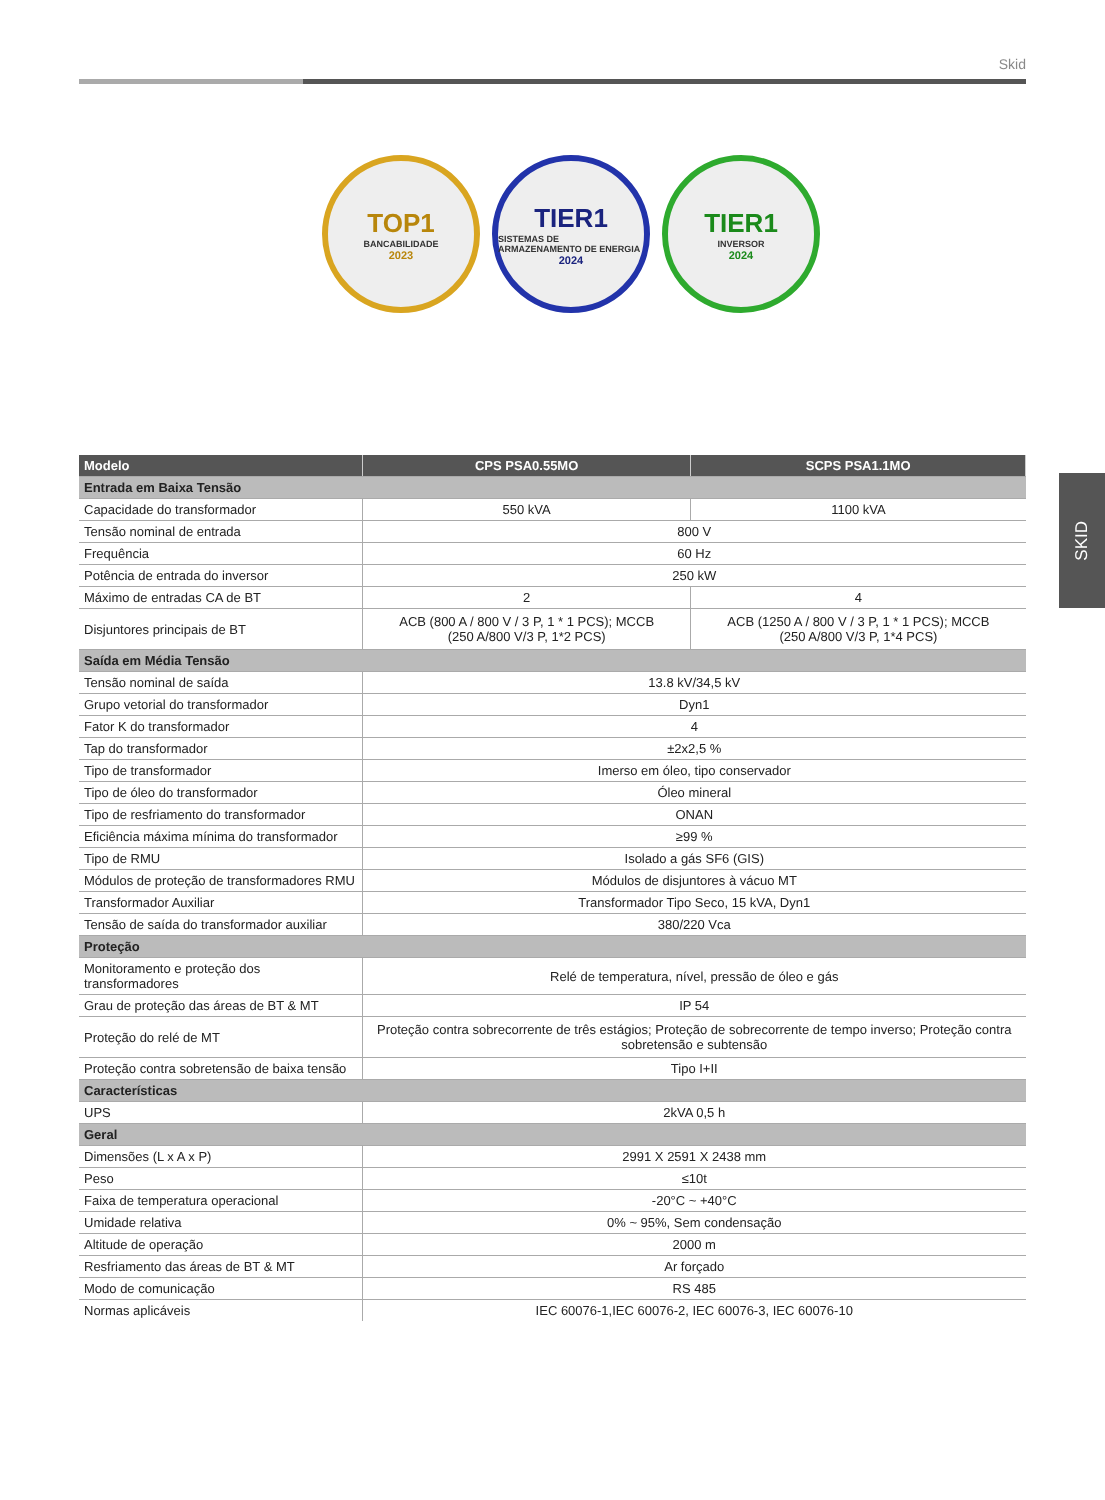Skid
TOP1
BANCABILIDADE
2023
TIER1
SISTEMAS DE ARMAZENAMENTO DE ENERGIA
2024
TIER1
INVERSOR
2024
SKID
| Modelo | CPS PSA0.55MO | SCPS PSA1.1MO |
| --- | --- | --- |
| Entrada em Baixa Tensão | | |
| Capacidade do transformador | 550 kVA | 1100 kVA |
| Tensão nominal de entrada | 800 V | |
| Frequência | 60 Hz | |
| Potência de entrada do inversor | 250 kW | |
| Máximo de entradas CA de BT | 2 | 4 |
| Disjuntores principais de BT | ACB (800 A / 800 V / 3 P, 1 * 1 PCS); MCCB (250 A/800 V/3 P, 1*2 PCS) | ACB (1250 A / 800 V / 3 P, 1 * 1 PCS); MCCB (250 A/800 V/3 P, 1*4 PCS) |
| Saída em Média Tensão | | |
| Tensão nominal de saída | 13.8 kV/34,5 kV | |
| Grupo vetorial do transformador | Dyn1 | |
| Fator K do transformador | 4 | |
| Tap do transformador | ±2x2,5 % | |
| Tipo de transformador | Imerso em óleo, tipo conservador | |
| Tipo de óleo do transformador | Óleo mineral | |
| Tipo de resfriamento do transformador | ONAN | |
| Eficiência máxima mínima do transformador | ≥99 % | |
| Tipo de RMU | Isolado a gás SF6 (GIS) | |
| Módulos de proteção de transformadores RMU | Módulos de disjuntores à vácuo MT | |
| Transformador Auxiliar | Transformador Tipo Seco, 15 kVA, Dyn1 | |
| Tensão de saída do transformador auxiliar | 380/220 Vca | |
| Proteção | | |
| Monitoramento e proteção dos transformadores | Relé de temperatura, nível, pressão de óleo e gás | |
| Grau de proteção das áreas de BT & MT | IP 54 | |
| Proteção do relé de MT | Proteção contra sobrecorrente de três estágios; Proteção de sobrecorrente de tempo inverso; Proteção contra sobretensão e subtensão | |
| Proteção contra sobretensão de baixa tensão | Tipo I+II | |
| Características | | |
| UPS | 2kVA 0,5 h | |
| Geral | | |
| Dimensões (L x A x P) | 2991 X 2591 X 2438 mm | |
| Peso | ≤10t | |
| Faixa de temperatura operacional | -20°C ~ +40°C | |
| Umidade relativa | 0% ~ 95%, Sem condensação | |
| Altitude de operação | 2000 m | |
| Resfriamento das áreas de BT & MT | Ar forçado | |
| Modo de comunicação | RS 485 | |
| Normas aplicáveis | IEC 60076-1,IEC 60076-2, IEC 60076-3, IEC 60076-10 | |